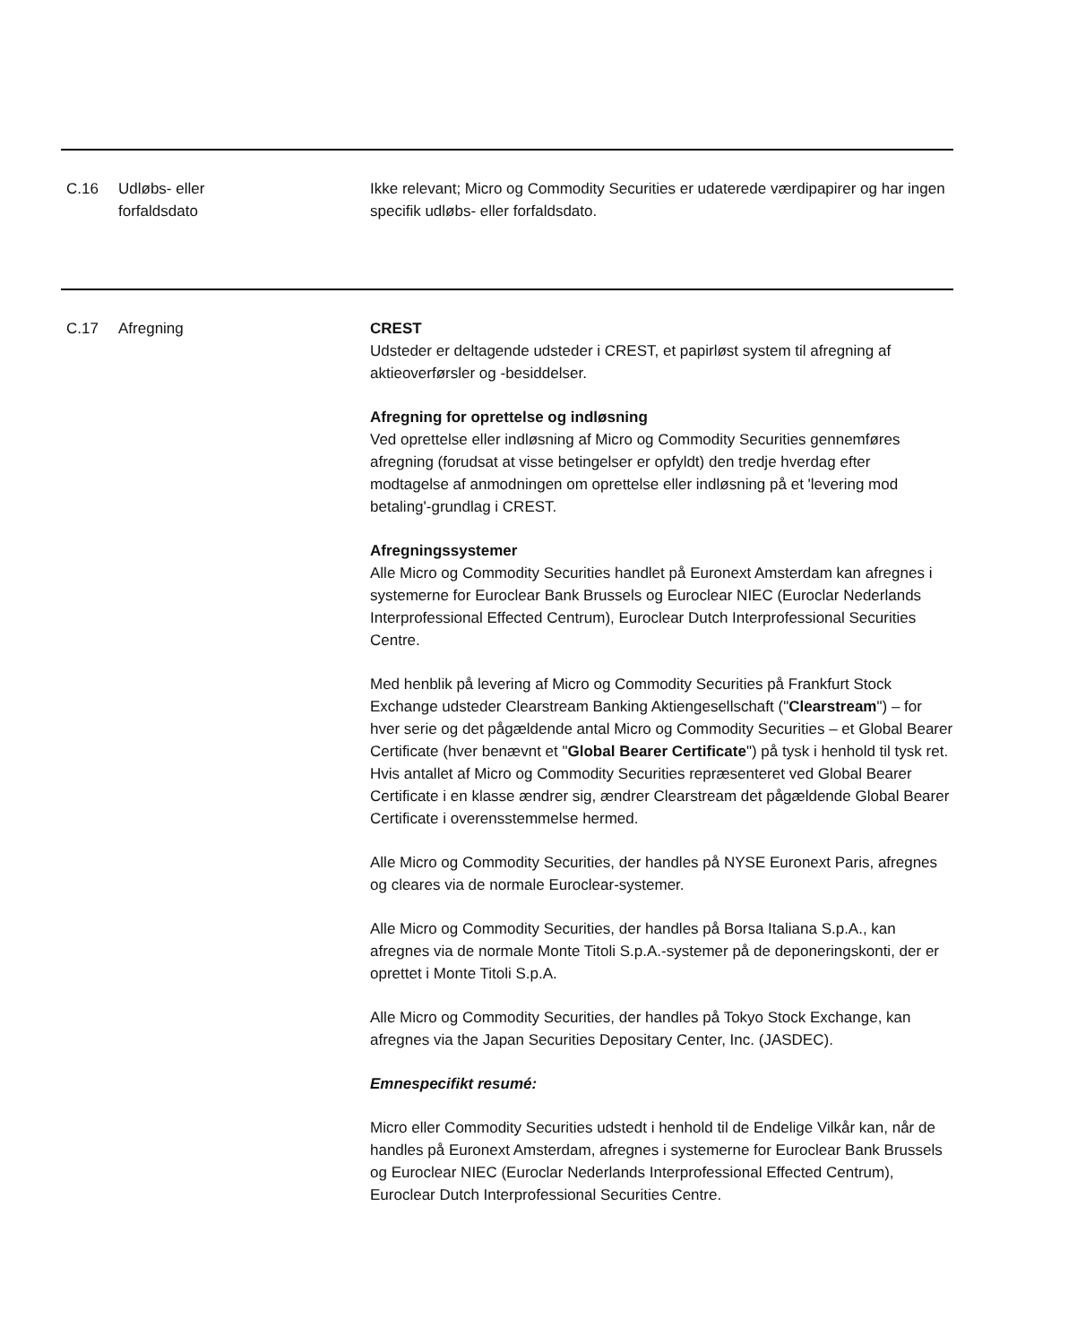| C.16 | Udløbs- eller forfaldsdato | Ikke relevant; Micro og Commodity Securities er udaterede værdipapirer og har ingen specifik udløbs- eller forfaldsdato. |
| C.17 | Afregning | CREST Udsteder er deltagende udsteder i CREST, et papirløst system til afregning af aktieoverførsler og -besiddelser. Afregning for oprettelse og indløsning Ved oprettelse eller indløsning af Micro og Commodity Securities gennemføres afregning (forudsat at visse betingelser er opfyldt) den tredje hverdag efter modtagelse af anmodningen om oprettelse eller indløsning på et 'levering mod betaling'-grundlag i CREST. Afregningssystemer Alle Micro og Commodity Securities handlet på Euronext Amsterdam kan afregnes i systemerne for Euroclear Bank Brussels og Euroclear NIEC (Euroclar Nederlands Interprofessional Effected Centrum), Euroclear Dutch Interprofessional Securities Centre. Med henblik på levering af Micro og Commodity Securities på Frankfurt Stock Exchange udsteder Clearstream Banking Aktiengesellschaft (" Clearstream ") – for hver serie og det pågældende antal Micro og Commodity Securities – et Global Bearer Certificate (hver benævnt et " Global Bearer Certificate ") på tysk i henhold til tysk ret. Hvis antallet af Micro og Commodity Securities repræsenteret ved Global Bearer Certificate i en klasse ændrer sig, ændrer Clearstream det pågældende Global Bearer Certificate i overensstemmelse hermed. Alle Micro og Commodity Securities, der handles på NYSE Euronext Paris, afregnes og cleares via de normale Euroclear-systemer. Alle Micro og Commodity Securities, der handles på Borsa Italiana S.p.A., kan afregnes via de normale Monte Titoli S.p.A.-systemer på de deponeringskonti, der er oprettet i Monte Titoli S.p.A. Alle Micro og Commodity Securities, der handles på Tokyo Stock Exchange, kan afregnes via the Japan Securities Depositary Center, Inc. (JASDEC). Emnespecifikt resumé: Micro eller Commodity Securities udstedt i henhold til de Endelige Vilkår kan, når de handles på Euronext Amsterdam, afregnes i systemerne for Euroclear Bank Brussels og Euroclear NIEC (Euroclar Nederlands Interprofessional Effected Centrum), Euroclear Dutch Interprofessional Securities Centre. |